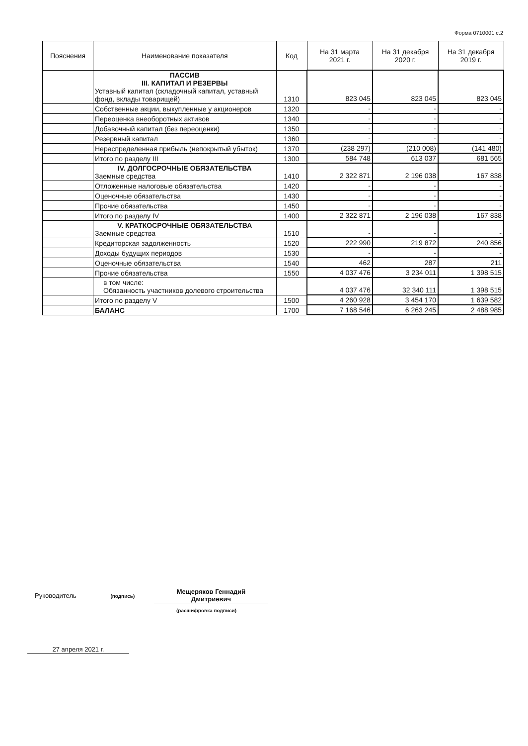Форма 0710001 с.2
| Пояснения | Наименование показателя | Код | На 31 марта 2021 г. | На 31 декабря 2020 г. | На 31 декабря 2019 г. |
| --- | --- | --- | --- | --- | --- |
| | ПАССИВ III. КАПИТАЛ И РЕЗЕРВЫ Уставный капитал (складочный капитал, уставный фонд, вклады товарищей) | 1310 | 823 045 | 823 045 | 823 045 |
| | Собственные акции, выкупленные у акционеров | 1320 | - | - | - |
| | Переоценка внеоборотных активов | 1340 | - | - | - |
| | Добавочный капитал (без переоценки) | 1350 | - | - | - |
| | Резервный капитал | 1360 | - | - | - |
| | Нераспределенная прибыль (непокрытый убыток) | 1370 | (238 297) | (210 008) | (141 480) |
| | Итого по разделу III | 1300 | 584 748 | 613 037 | 681 565 |
| | IV. ДОЛГОСРОЧНЫЕ ОБЯЗАТЕЛЬСТВА Заемные средства | 1410 | 2 322 871 | 2 196 038 | 167 838 |
| | Отложенные налоговые обязательства | 1420 | - | - | - |
| | Оценочные обязательства | 1430 | - | - | - |
| | Прочие обязательства | 1450 | - | - | - |
| | Итого по разделу IV | 1400 | 2 322 871 | 2 196 038 | 167 838 |
| | V. КРАТКОСРОЧНЫЕ ОБЯЗАТЕЛЬСТВА Заемные средства | 1510 | - | - | - |
| | Кредиторская задолженность | 1520 | 222 990 | 219 872 | 240 856 |
| | Доходы будущих периодов | 1530 | - | - | - |
| | Оценочные обязательства | 1540 | 462 | 287 | 211 |
| | Прочие обязательства | 1550 | 4 037 476 | 3 234 011 | 1 398 515 |
| | в том числе: Обязанность участников долевого строительства | | 4 037 476 | 32 340 111 | 1 398 515 |
| | Итого по разделу V | 1500 | 4 260 928 | 3 454 170 | 1 639 582 |
| | БАЛАНС | 1700 | 7 168 546 | 6 263 245 | 2 488 985 |
Руководитель (подпись)
Мещеряков Геннадий
Дмитриевич
(расшифровка подписи)
27 апреля 2021 г.